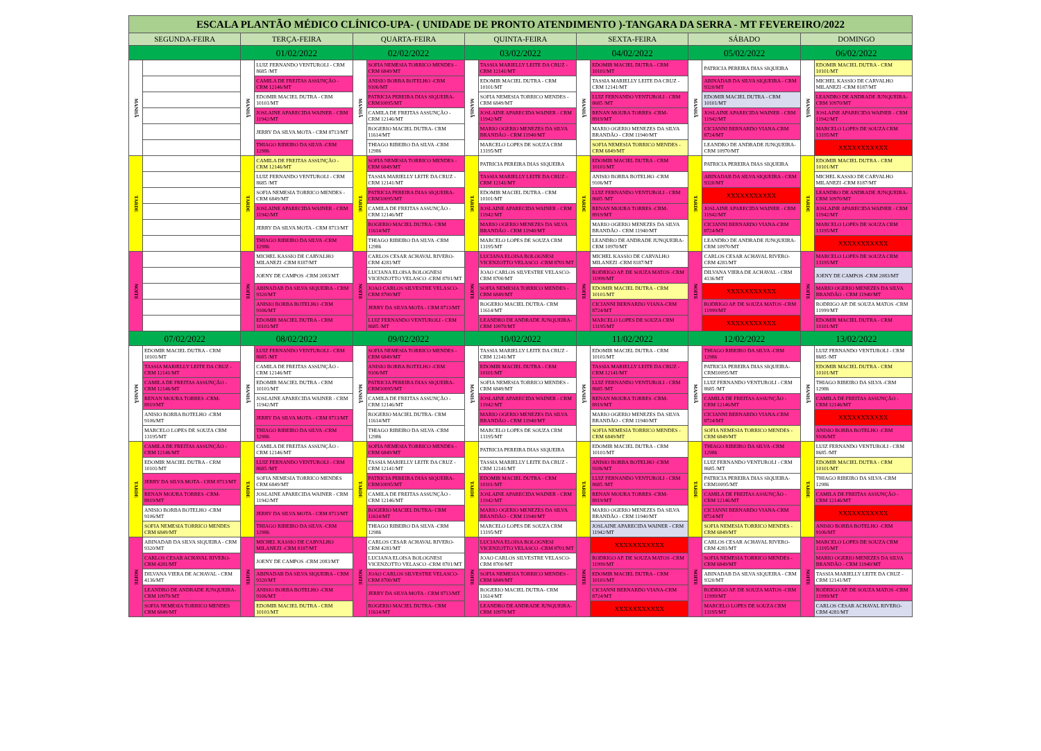| ESCALA PLANTÃO MÉDICO CLÍNICO-UPA- ( UNIDADE DE PRONTO ATENDIMENTO )-TANGARA DA SERRA - MT FEVEREIRO/2022 | | | | | | | | | | | | | |
| SEGUNDA-FEIRA | | TERÇA-FEIRA | | QUARTA-FEIRA | | QUINTA-FEIRA | | SEXTA-FEIRA | | SÁBADO | | DOMINGO | |
| | | 01/02/2022 | | 02/02/2022 | | 03/02/2022 | | 04/02/2022 | | 05/02/2022 | | 06/02/2022 | |
| MANHÃ | | MANHÃ | LUIZ FERNANDO VENTUROLI - CRM 8685 /MT | MANHÃ | SOFIA NEMESIA TORRICO MENDES -CRM 6849/MT | MANHÃ | TASSIA MARIELLY LEITE DA CRUZ - CRM 12141/MT | MANHÃ | EDOMIR MACIEL DUTRA - CRM 10101/MT | MANHÃ | PATRICIA PEREIRA DIAS SIQUEIRA | MANHÃ | EDOMIR MACIEL DUTRA - CRM 10101/MT |
| | | | CAMILA DE FREITAS ASSUNÇÃO - CRM 12146/MT | | ANISIO BORBA BOTELHO -CRM 9106/MT | | EDOMIR MACIEL DUTRA - CRM 10101/MT | | TASSIA MARIELLY LEITE DA CRUZ - CRM 12141/MT | | ABINADAB DA SILVA SIQUEIRA - CRM 9320/MT | | MICHEL KASSIO DE CARVALHO MILANEZI -CRM 8187/MT |
| | | | EDOMIR MACIEL DUTRA - CRM 10101/MT | | PATRICIA PEREIRA DIAS SIQUEIRA-CRM10095/MT | | SOFIA NEMESIA TORRICO MENDES -CRM 6849/MT | | LUIZ FERNANDO VENTUROLI - CRM 8685 /MT | | EDOMIR MACIEL DUTRA - CRM 10101/MT | | LEANDRO DE ANDRADE JUNQUEIRA- CRM 10970/MT |
| | | | JOSLAINE APARECIDA WAINER - CRM 11942/MT | | CAMILA DE FREITAS ASSUNÇÃO - CRM 12146/MT | | JOSLAINE APARECIDA WAINER - CRM 11942/MT | | RENAN MOURA TORRES -CRM-8919/MT | | JOSLAINE APARECIDA WAINER - CRM 11942/MT | | JOSLAINE APARECIDA WAINER - CRM 11942/MT |
| | | | JERRY DA SILVA MOTA - CRM 8713/MT | | ROGERIO MACIEL DUTRA- CRM 11614/MT | | MARIO OGERIO MENEZES DA SILVA BRANDÃO - CRM 11940/MT | | MARIO OGERIO MENEZES DA SILVA BRANDÃO - CRM 11940/MT | | CICIANNI BERNARDO VIANA-CRM 8724/MT | | MARCELO LOPES DE SOUZA CRM 13195/MT |
| | | | THIAGO RIBEIRO DA SILVA -CRM 12986 | | THIAGO RIBEIRO DA SILVA -CRM 12986 | | MARCELO LOPES DE SOUZA CRM 13195/MT | | SOFIA NEMESIA TORRICO MENDES -CRM 6849/MT | | LEANDRO DE ANDRADE JUNQUEIRA- CRM 10970/MT | | XXXXXXXXXXX |
| TARDE | | TARDE | CAMILA DE FREITAS ASSUNÇÃO - CRM 12146/MT | TARDE | SOFIA NEMESIA TORRICO MENDES -CRM 6849/MT | TARDE | PATRICIA PEREIRA DIAS SIQUEIRA | TARDE | EDOMIR MACIEL DUTRA - CRM 10101/MT | TARDE | PATRICIA PEREIRA DIAS SIQUEIRA | TARDE | EDOMIR MACIEL DUTRA - CRM 10101/MT |
| | | | LUIZ FERNANDO VENTUROLI - CRM 8685 /MT | | TASSIA MARIELLY LEITE DA CRUZ - CRM 12141/MT | | TASSIA MARIELLY LEITE DA CRUZ - CRM 12141/MT | | ANISIO BORBA BOTELHO -CRM 9106/MT | | ABINADAB DA SILVA SIQUEIRA - CRM 9320/MT | | MICHEL KASSIO DE CARVALHO MILANEZI -CRM 8187/MT |
| | | | SOFIA NEMESIA TORRICO MENDES - CRM 6849/MT | | PATRICIA PEREIRA DIAS SIQUEIRA-CRM10095/MT | | EDOMIR MACIEL DUTRA - CRM 10101/MT | | LUIZ FERNANDO VENTUROLI - CRM 8685 /MT | | XXXXXXXXXXX | | LEANDRO DE ANDRADE JUNQUEIRA- CRM 10970/MT |
| | | | JOSLAINE APARECIDA WAINER - CRM 11942/MT | | CAMILA DE FREITAS ASSUNÇÃO - CRM 12146/MT | | JOSLAINE APARECIDA WAINER - CRM 11942/MT | | RENAN MOURA TORRES -CRM-8919/MT | | JOSLAINE APARECIDA WAINER - CRM 11942/MT | | JOSLAINE APARECIDA WAINER - CRM 11942/MT |
| | | | JERRY DA SILVA MOTA - CRM 8713/MT | | ROGERIO MACIEL DUTRA- CRM 11614/MT | | MARIO OGERIO MENEZES DA SILVA BRANDÃO - CRM 11940/MT | | MARIO OGERIO MENEZES DA SILVA BRANDÃO - CRM 11940/MT | | CICIANNI BERNARDO VIANA-CRM 8724/MT | | MARCELO LOPES DE SOUZA CRM 13195/MT |
| | | | THIAGO RIBEIRO DA SILVA -CRM 12986 | | THIAGO RIBEIRO DA SILVA -CRM 12986 | | MARCELO LOPES DE SOUZA CRM 13195/MT | | LEANDRO DE ANDRADE JUNQUEIRA- CRM 10970/MT | | LEANDRO DE ANDRADE JUNQUEIRA- CRM 10970/MT | | XXXXXXXXXXX |
| NOITE | | NOITE | MICHEL KASSIO DE CARVALHO MILANEZI -CRM 8187/MT | NOITE | CARLOS CESAR ACHAVAL RIVERO-CRM 4281/MT | NOITE | LUCIANA ELOISA BOLOGNESI VICENZOTTO VELASCO -CRM 8701/MT | NOITE | MICHEL KASSIO DE CARVALHO MILANEZI -CRM 8187/MT | NOITE | CARLOS CESAR ACHAVAL RIVERO-CRM 4281/MT | NOITE | MARCELO LOPES DE SOUZA CRM 13195/MT |
| | | | JOENY DE CAMPOS -CRM 2083/MT | | LUCIANA ELOISA BOLOGNESI VICENZOTTO VELASCO -CRM 8701/MT | | JOAO CARLOS SILVESTRE VELASCO-CRM 8700/MT | | RODRIGO AP. DE SOUZA MATOS -CRM 11999/MT | | DILVANA VIERA DE ACHAVAL - CRM 4136/MT | | JOENY DE CAMPOS -CRM 2083/MT |
| | | | ABINADAB DA SILVA SIQUEIRA - CRM 9320/MT | | JOAO CARLOS SILVESTRE VELASCO-CRM 8700/MT | | SOFIA NEMESIA TORRICO MENDES -CRM 6849/MT | | EDOMIR MACIEL DUTRA - CRM 10101/MT | | XXXXXXXXXXX | | MARIO OGERIO MENEZES DA SILVA BRANDÃO - CRM 11940/MT |
| | | | ANISIO BORBA BOTELHO -CRM 9106/MT | | JERRY DA SILVA MOTA - CRM 8713/MT | | ROGERIO MACIEL DUTRA- CRM 11614/MT | | CICIANNI BERNARDO VIANA-CRM 8724/MT | | RODRIGO AP. DE SOUZA MATOS -CRM 11999/MT | | RODRIGO AP. DE SOUZA MATOS -CRM 11999/MT |
| | | | EDOMIR MACIEL DUTRA - CRM 10101/MT | | LUIZ FERNANDO VENTUROLI - CRM 8685 /MT | | LEANDRO DE ANDRADE JUNQUEIRA- CRM 10970/MT | | MARCELO LOPES DE SOUZA CRM 13195/MT | | XXXXXXXXXXX | | EDOMIR MACIEL DUTRA - CRM 10101/MT |
| 07/02/2022 | | 08/02/2022 | | 09/02/2022 | | 10/02/2022 | | 11/02/2022 | | 12/02/2022 | | 13/02/2022 | |
| MANHÃ | EDOMIR MACIEL DUTRA - CRM 10101/MT | MANHÃ | LUIZ FERNANDO VENTUROLI - CRM 8685 /MT | MANHÃ | SOFIA NEMESIA TORRICO MENDES -CRM 6849/MT | MANHÃ | TASSIA MARIELLY LEITE DA CRUZ - CRM 12141/MT | MANHÃ | EDOMIR MACIEL DUTRA - CRM 10101/MT | MANHÃ | THIAGO RIBEIRO DA SILVA -CRM 12986 | MANHÃ | LUIZ FERNANDO VENTUROLI - CRM 8685 /MT |
| | TASSIA MARIELLY LEITE DA CRUZ - CRM 12141/MT | | CAMILA DE FREITAS ASSUNÇÃO - CRM 12146/MT | | ANISIO BORBA BOTELHO -CRM 9106/MT | | EDOMIR MACIEL DUTRA - CRM 10101/MT | | TASSIA MARIELLY LEITE DA CRUZ - CRM 12141/MT | | PATRICIA PEREIRA DIAS SIQUEIRA-CRM10095/MT | | EDOMIR MACIEL DUTRA - CRM 10101/MT |
| | CAMILA DE FREITAS ASSUNÇÃO - CRM 12146/MT | | EDOMIR MACIEL DUTRA - CRM 10101/MT | | PATRICIA PEREIRA DIAS SIQUEIRA-CRM10095/MT | | SOFIA NEMESIA TORRICO MENDES -CRM 6849/MT | | LUIZ FERNANDO VENTUROLI - CRM 8685 /MT | | LUIZ FERNANDO VENTUROLI - CRM 8685 /MT | | THIAGO RIBEIRO DA SILVA -CRM 12986 |
| | RENAN MOURA TORRES -CRM-8919/MT | | JOSLAINE APARECIDA WAINER - CRM 11942/MT | | CAMILA DE FREITAS ASSUNÇÃO - CRM 12146/MT | | JOSLAINE APARECIDA WAINER - CRM 11942/MT | | RENAN MOURA TORRES -CRM-8919/MT | | CAMILA DE FREITAS ASSUNÇÃO - CRM 12146/MT | | CAMILA DE FREITAS ASSUNÇÃO - CRM 12146/MT |
| | ANISIO BORBA BOTELHO -CRM 9106/MT | | JERRY DA SILVA MOTA - CRM 8713/MT | | ROGERIO MACIEL DUTRA- CRM 11614/MT | | MARIO OGERIO MENEZES DA SILVA BRANDÃO - CRM 11940/MT | | MARIO OGERIO MENEZES DA SILVA BRANDÃO - CRM 11940/MT | | CICIANNI BERNARDO VIANA-CRM 8724/MT | | XXXXXXXXXXX |
| | MARCELO LOPES DE SOUZA CRM 13195/MT | | THIAGO RIBEIRO DA SILVA -CRM 12986 | | THIAGO RIBEIRO DA SILVA -CRM 12986 | | MARCELO LOPES DE SOUZA CRM 13195/MT | | SOFIA NEMESIA TORRICO MENDES -CRM 6849/MT | | SOFIA NEMESIA TORRICO MENDES -CRM 6849/MT | | ANISIO BORBA BOTELHO -CRM 9106/MT |
| TARDE | CAMILA DE FREITAS ASSUNÇÃO - CRM 12146/MT | TARDE | CAMILA DE FREITAS ASSUNÇÃO - CRM 12146/MT | TARDE | SOFIA NEMESIA TORRICO MENDES -CRM 6849/MT | TARDE | PATRICIA PEREIRA DIAS SIQUEIRA | TARDE | EDOMIR MACIEL DUTRA - CRM 10101/MT | TARDE | THIAGO RIBEIRO DA SILVA -CRM 12986 | TARDE | LUIZ FERNANDO VENTUROLI - CRM 8685 /MT |
| | EDOMIR MACIEL DUTRA - CRM 10101/MT | | LUIZ FERNANDO VENTUROLI - CRM 8685 /MT | | TASSIA MARIELLY LEITE DA CRUZ - CRM 12141/MT | | TASSIA MARIELLY LEITE DA CRUZ - CRM 12141/MT | | ANISIO BORBA BOTELHO -CRM 9106/MT | | LUIZ FERNANDO VENTUROLI - CRM 8685 /MT | | EDOMIR MACIEL DUTRA - CRM 10101/MT |
| | JERRY DA SILVA MOTA - CRM 8713/MT | | SOFIA NEMESIA TORRICO MENDES CRM 6849/MT | | PATRICIA PEREIRA DIAS SIQUEIRA-CRM10095/MT | | EDOMIR MACIEL DUTRA - CRM 10101/MT | | LUIZ FERNANDO VENTUROLI - CRM 8685 /MT | | PATRICIA PEREIRA DIAS SIQUEIRA-CRM10095/MT | | THIAGO RIBEIRO DA SILVA -CRM 12986 |
| | RENAN MOURA TORRES -CRM-8919/MT | | JOSLAINE APARECIDA WAINER - CRM 11942/MT | | CAMILA DE FREITAS ASSUNÇÃO - CRM 12146/MT | | JOSLAINE APARECIDA WAINER - CRM 11942/MT | | RENAN MOURA TORRES -CRM-8919/MT | | CAMILA DE FREITAS ASSUNÇÃO - CRM 12146/MT | | CAMILA DE FREITAS ASSUNÇÃO - CRM 12146/MT |
| | ANISIO BORBA BOTELHO -CRM 9106/MT | | JERRY DA SILVA MOTA - CRM 8713/MT | | ROGERIO MACIEL DUTRA- CRM 11614/MT | | MARIO OGERIO MENEZES DA SILVA BRANDÃO - CRM 11940/MT | | MARIO OGERIO MENEZES DA SILVA BRANDÃO - CRM 11940/MT | | CICIANNI BERNARDO VIANA-CRM 8724/MT | | XXXXXXXXXXX |
| | SOFIA NEMESIA TORRICO MENDES CRM 6849/MT | | THIAGO RIBEIRO DA SILVA -CRM 12986 | | THIAGO RIBEIRO DA SILVA -CRM 12986 | | MARCELO LOPES DE SOUZA CRM 13195/MT | | JOSLAINE APARECIDA WAINER - CRM 11942/MT | | SOFIA NEMESIA TORRICO MENDES -CRM 6849/MT | | ANISIO BORBA BOTELHO -CRM 9106/MT |
| NOITE | ABINADAB DA SILVA SIQUEIRA - CRM 9320/MT | NOITE | MICHEL KASSIO DE CARVALHO MILANEZI -CRM 8187/MT | NOITE | CARLOS CESAR ACHAVAL RIVERO-CRM 4281/MT | NOITE | LUCIANA ELOISA BOLOGNESI VICENZOTTO VELASCO -CRM 8701/MT | NOITE | XXXXXXXXXXX | NOITE | CARLOS CESAR ACHAVAL RIVERO-CRM 4281/MT | NOITE | MARCELO LOPES DE SOUZA CRM 13195/MT |
| | CARLOS CESAR ACHAVAL RIVERO-CRM 4281/MT | | JOENY DE CAMPOS -CRM 2083/MT | | LUCIANA ELOISA BOLOGNESI VICENZOTTO VELASCO -CRM 8701/MT | | JOAO CARLOS SILVESTRE VELASCO-CRM 8700/MT | | RODRIGO AP. DE SOUZA MATOS -CRM 11999/MT | | SOFIA NEMESIA TORRICO MENDES -CRM 6849/MT | | MARIO OGERIO MENEZES DA SILVA BRANDÃO - CRM 11940/MT |
| | DILVANA VIERA DE ACHAVAL - CRM 4136/MT | | ABINADAB DA SILVA SIQUEIRA - CRM 9320/MT | | JOAO CARLOS SILVESTRE VELASCO-CRM 8700/MT | | SOFIA NEMESIA TORRICO MENDES -CRM 6849/MT | | EDOMIR MACIEL DUTRA - CRM 10101/MT | | ABINADAB DA SILVA SIQUEIRA - CRM 9320/MT | | TASSIA MARIELLY LEITE DA CRUZ - CRM 12141/MT |
| | LEANDRO DE ANDRADE JUNQUEIRA- CRM 10970/MT | | ANISIO BORBA BOTELHO -CRM 9106/MT | | JERRY DA SILVA MOTA - CRM 8713/MT | | ROGERIO MACIEL DUTRA- CRM 11614/MT | | CICIANNI BERNARDO VIANA-CRM 8724/MT | | RODRIGO AP. DE SOUZA MATOS -CRM 11999/MT | | RODRIGO AP. DE SOUZA MATOS -CRM 11999/MT |
| | SOFIA NEMESIA TORRICO MENDES CRM 6849/MT | | EDOMIR MACIEL DUTRA - CRM 10101/MT | | ROGERIO MACIEL DUTRA- CRM 11614/MT | | LEANDRO DE ANDRADE JUNQUEIRA- CRM 10970/MT | | XXXXXXXXXXX | | MARCELO LOPES DE SOUZA CRM 13195/MT | | CARLOS CESAR ACHAVAL RIVERO-CRM 4281/MT |